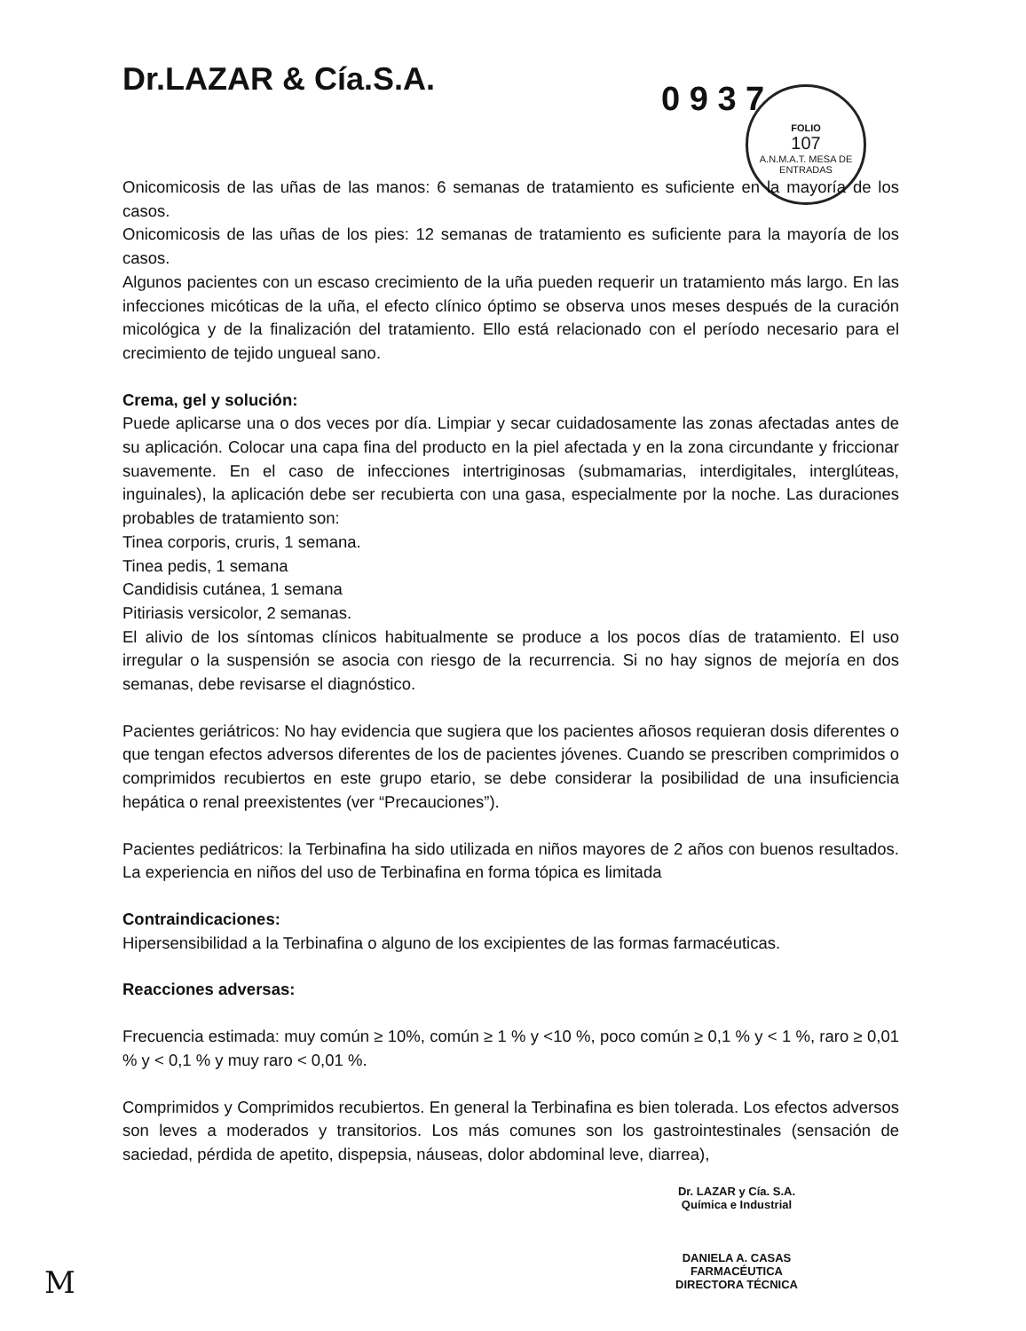Dr.LAZAR & Cía.S.A.
0 9 3 7
FOLIO
107
A.N.M.A.T. MESA DE ENTRADAS
Onicomicosis de las uñas de las manos: 6 semanas de tratamiento es suficiente en la mayoría de los casos.
Onicomicosis de las uñas de los pies: 12 semanas de tratamiento es suficiente para la mayoría de los casos.
Algunos pacientes con un escaso crecimiento de la uña pueden requerir un tratamiento más largo. En las infecciones micóticas de la uña, el efecto clínico óptimo se observa unos meses después de la curación micológica y de la finalización del tratamiento. Ello está relacionado con el período necesario para el crecimiento de tejido ungueal sano.
Crema, gel y solución:
Puede aplicarse una o dos veces por día. Limpiar y secar cuidadosamente las zonas afectadas antes de su aplicación. Colocar una capa fina del producto en la piel afectada y en la zona circundante y friccionar suavemente. En el caso de infecciones intertriginosas (submamarias, interdigitales, interglúteas, inguinales), la aplicación debe ser recubierta con una gasa, especialmente por la noche. Las duraciones probables de tratamiento son:
Tinea corporis, cruris, 1 semana.
Tinea pedis, 1 semana
Candidisis cutánea, 1 semana
Pitiriasis versicolor, 2 semanas.
El alivio de los síntomas clínicos habitualmente se produce a los pocos días de tratamiento. El uso irregular o la suspensión se asocia con riesgo de la recurrencia. Si no hay signos de mejoría en dos semanas, debe revisarse el diagnóstico.
Pacientes geriátricos: No hay evidencia que sugiera que los pacientes añosos requieran dosis diferentes o que tengan efectos adversos diferentes de los de pacientes jóvenes. Cuando se prescriben comprimidos o comprimidos recubiertos en este grupo etario, se debe considerar la posibilidad de una insuficiencia hepática o renal preexistentes (ver “Precauciones”).
Pacientes pediátricos: la Terbinafina ha sido utilizada en niños mayores de 2 años con buenos resultados. La experiencia en niños del uso de Terbinafina en forma tópica es limitada
Contraindicaciones:
Hipersensibilidad a la Terbinafina o alguno de los excipientes de las formas farmacéuticas.
Reacciones adversas:
Frecuencia estimada: muy común ≥ 10%, común ≥ 1 % y <10 %, poco común ≥ 0,1 % y < 1 %, raro ≥ 0,01 % y < 0,1 % y muy raro < 0,01 %.
Comprimidos y Comprimidos recubiertos. En general la Terbinafina es bien tolerada. Los efectos adversos son leves a moderados y transitorios. Los más comunes son los gastrointestinales (sensación de saciedad, pérdida de apetito, dispepsia, náuseas, dolor abdominal leve, diarrea),
Dr. LAZAR y Cía. S.A.
Química e Industrial
DANIELA A. CASAS
FARMACÉUTICA
DIRECTORA TÉCNICA
M